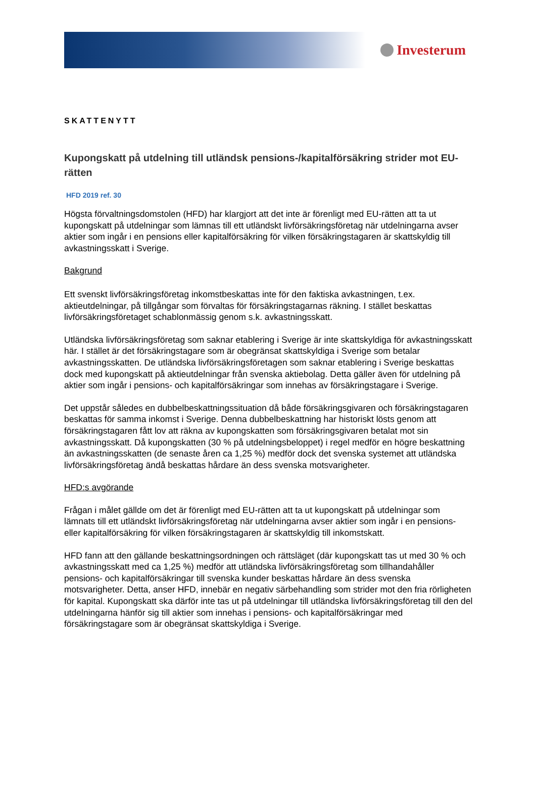Investerum
SKATTENYTT
Kupongskatt på utdelning till utländsk pensions-/kapitalförsäkring strider mot EU-rätten
HFD 2019 ref. 30
Högsta förvaltningsdomstolen (HFD) har klargjort att det inte är förenligt med EU-rätten att ta ut kupongskatt på utdelningar som lämnas till ett utländskt livförsäkringsföretag när utdelningarna avser aktier som ingår i en pensions eller kapitalförsäkring för vilken försäkringstagaren är skattskyldig till avkastningsskatt i Sverige.
Bakgrund
Ett svenskt livförsäkringsföretag inkomstbeskattas inte för den faktiska avkastningen, t.ex. aktieutdelningar, på tillgångar som förvaltas för försäkringstagarnas räkning. I stället beskattas livförsäkringsföretaget schablonmässig genom s.k. avkastningsskatt.
Utländska livförsäkringsföretag som saknar etablering i Sverige är inte skattskyldiga för avkastningsskatt här. I stället är det försäkringstagare som är obegränsat skattskyldiga i Sverige som betalar avkastningsskatten. De utländska livförsäkringsföretagen som saknar etablering i Sverige beskattas dock med kupongskatt på aktieutdelningar från svenska aktiebolag. Detta gäller även för utdelning på aktier som ingår i pensions- och kapitalförsäkringar som innehas av försäkringstagare i Sverige.
Det uppstår således en dubbelbeskattningssituation då både försäkringsgivaren och försäkringstagaren beskattas för samma inkomst i Sverige. Denna dubbelbeskattning har historiskt lösts genom att försäkringstagaren fått lov att räkna av kupongskatten som försäkringsgivaren betalat mot sin avkastningsskatt. Då kupongskatten (30 % på utdelningsbeloppet) i regel medför en högre beskattning än avkastningsskatten (de senaste åren ca 1,25 %) medför dock det svenska systemet att utländska livförsäkringsföretag ändå beskattas hårdare än dess svenska motsvarigheter.
HFD:s avgörande
Frågan i målet gällde om det är förenligt med EU-rätten att ta ut kupongskatt på utdelningar som lämnats till ett utländskt livförsäkringsföretag när utdelningarna avser aktier som ingår i en pensions- eller kapitalförsäkring för vilken försäkringstagaren är skattskyldig till inkomstskatt.
HFD fann att den gällande beskattningsordningen och rättsläget (där kupongskatt tas ut med 30 % och avkastningsskatt med ca 1,25 %) medför att utländska livförsäkringsföretag som tillhandahåller pensions- och kapitalförsäkringar till svenska kunder beskattas hårdare än dess svenska motsvarigheter. Detta, anser HFD, innebär en negativ särbehandling som strider mot den fria rörligheten för kapital. Kupongskatt ska därför inte tas ut på utdelningar till utländska livförsäkringsföretag till den del utdelningarna hänför sig till aktier som innehas i pensions- och kapitalförsäkringar med försäkringstagare som är obegränsat skattskyldiga i Sverige.